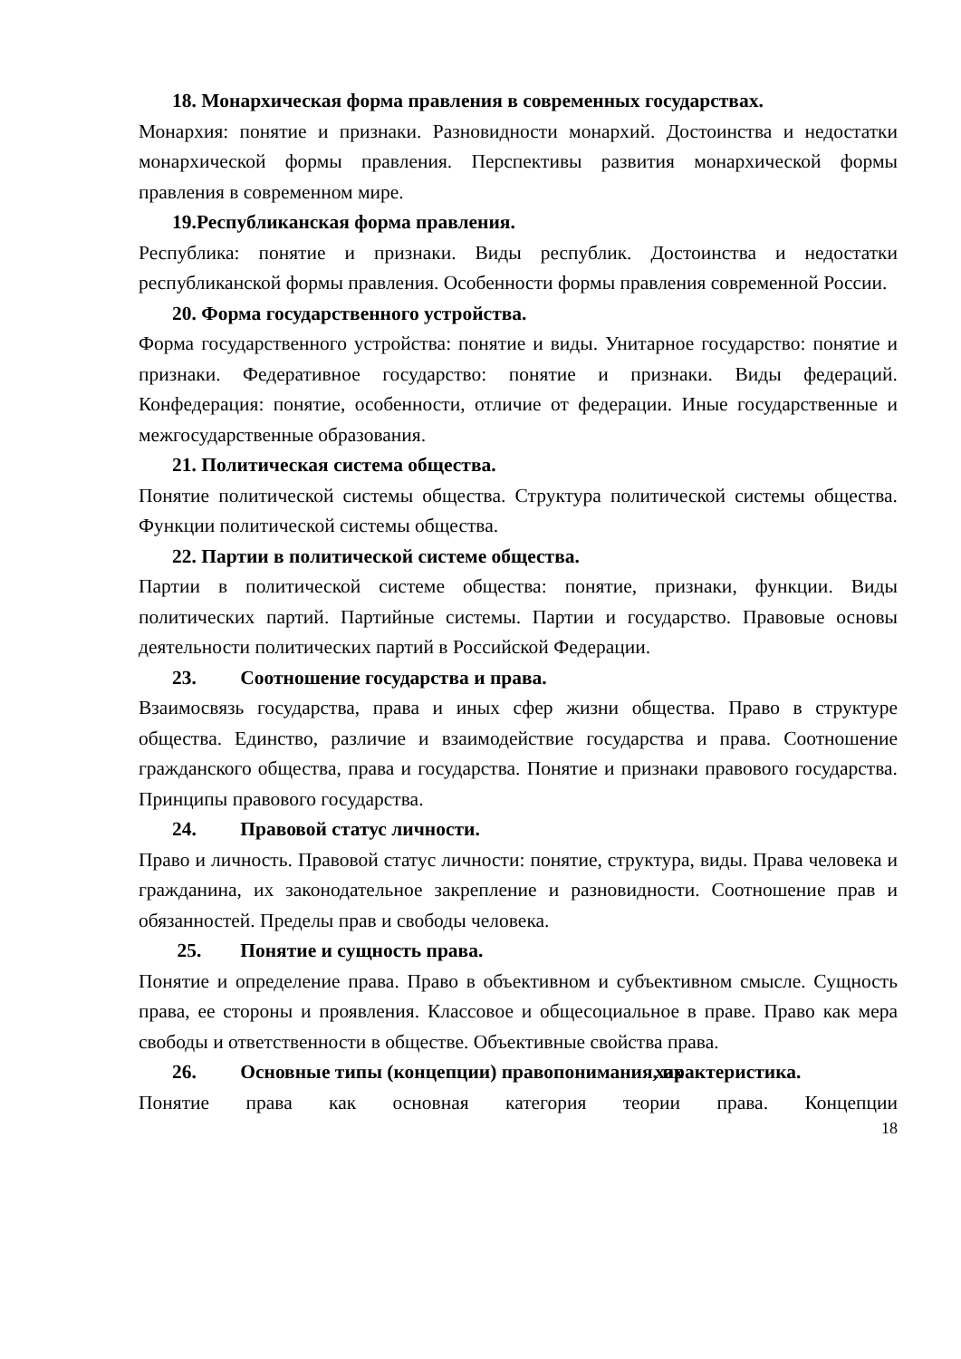18. Монархическая форма правления в современных государствах.
Монархия: понятие и признаки. Разновидности монархий. Достоинства и недостатки монархической формы правления. Перспективы развития монархической формы правления в современном мире.
19.Республиканская форма правления.
Республика: понятие и признаки. Виды республик. Достоинства и недостатки республиканской формы правления. Особенности формы правления современной России.
20. Форма государственного устройства.
Форма государственного устройства: понятие и виды. Унитарное государство: понятие и признаки. Федеративное государство: понятие и признаки. Виды федераций. Конфедерация: понятие, особенности, отличие от федерации. Иные государственные и межгосударственные образования.
21. Политическая система общества.
Понятие политической системы общества. Структура политической системы общества. Функции политической системы общества.
22. Партии в политической системе общества.
Партии в политической системе общества: понятие, признаки, функции. Виды политических партий. Партийные системы. Партии и государство. Правовые основы деятельности политических партий в Российской Федерации.
23. Соотношение государства и права.
Взаимосвязь государства, права и иных сфер жизни общества. Право в структуре общества. Единство, различие и взаимодействие государства и права. Соотношение гражданского общества, права и государства. Понятие и признаки правового государства. Принципы правового государства.
24. Правовой статус личности.
Право и личность. Правовой статус личности: понятие, структура, виды. Права человека и гражданина, их законодательное закрепление и разновидности. Соотношение прав и обязанностей. Пределы прав и свободы человека.
25. Понятие и сущность права.
Понятие и определение права. Право в объективном и субъективном смысле. Сущность права, ее стороны и проявления. Классовое и общесоциальное в праве. Право как мера свободы и ответственности в обществе. Объективные свойства права.
26. Основные типы (концепции) правопонимания, их характеристика.
Понятие права как основная категория теории права. Концепции
18